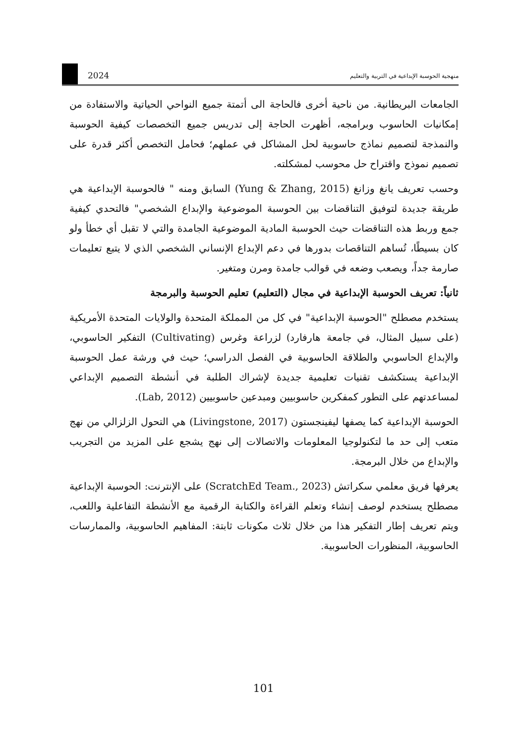2024 منهجية الحوسبة الإبداعية في التربية والتعليم
الجامعات البريطانية. من ناحية أخرى فالحاجة الى أتمتة جميع النواحي الحياتية والاستفادة من إمكانيات الحاسوب وبرامجه، أظهرت الحاجة إلى تدريس جميع التخصصات كيفية الحوسبة والنمذجة لتصميم نماذج حاسوبية لحل المشاكل في عملهم؛ فحامل التخصص أكثر قدرة على تصميم نموذج واقتراح حل محوسب لمشكلته.
وحسب تعريف يانغ وزانغ (Yung & Zhang, 2015) السابق ومنه " فالحوسبة الإبداعية هي طريقة جديدة لتوفيق التناقضات بين الحوسبة الموضوعية والإبداع الشخصي" فالتحدي كيفية جمع وربط هذه التناقضات حيث الحوسبة المادية الموضوعية الجامدة والتي لا تقبل أي خطأ ولو كان بسيطًا، تُساهم التناقصات بدورها في دعم الإبداع الإنساني الشخصي الذي لا يتبع تعليمات صارمة جداً، ويصعب وضعه في قوالب جامدة ومرن ومتغير.
ثانياً: تعريف الحوسبة الإبداعية في مجال (التعليم) تعليم الحوسبة والبرمجة
يستخدم مصطلح "الحوسبة الإبداعية" في كل من المملكة المتحدة والولايات المتحدة الأمريكية (على سبيل المثال، في جامعة هارفارد) لزراعة وغرس (Cultivating) التفكير الحاسوبي، والإبداع الحاسوبي والطلاقة الحاسوبية في الفصل الدراسي؛ حيث في ورشة عمل الحوسبة الإبداعية يستكشف تقنيات تعليمية جديدة لإشراك الطلبة في أنشطة التصميم الإبداعي لمساعدتهم على التطور كمفكرين حاسوبيين ومبدعين حاسوبيين (Lab, 2012).
الحوسبة الإبداعية كما يصفها ليفينجستون (Livingstone, 2017) هي التحول الزلزالي من نهج متعب إلى حد ما لتكنولوجيا المعلومات والاتصالات إلى نهج يشجع على المزيد من التجريب والإبداع من خلال البرمجة.
يعرفها فريق معلمي سكراتش (ScratchEd Team., 2023) على الإنترنت: الحوسبة الإبداعية مصطلح يستخدم لوصف إنشاء وتعلم القراءة والكتابة الرقمية مع الأنشطة التفاعلية واللعب، ويتم تعريف إطار التفكير هذا من خلال ثلاث مكونات ثابتة: المفاهيم الحاسوبية، والممارسات الحاسوبية، المنظورات الحاسوبية.
101